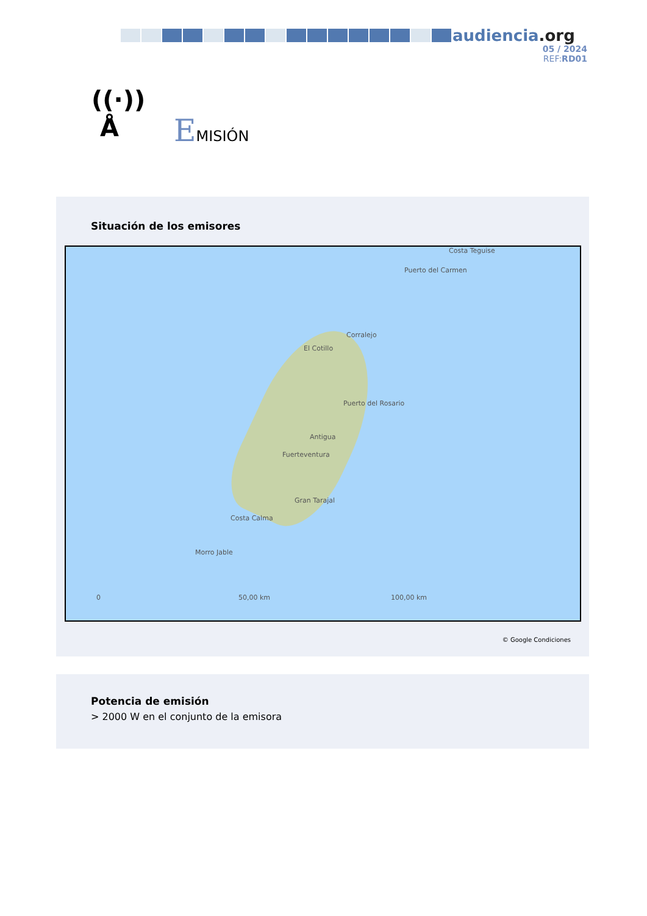audiencia.org
05 / 2024
REF:RD01
((·))
Å
EMISIÓN
Situación de los emisores
Costa Teguise
Puerto del Carmen
Corralejo
El Cotillo
Puerto del Rosario
Antigua
Fuerteventura
Gran Tarajal
Costa Calma
Morro Jable
0 50,00 km 100,00 km
© Google Condiciones
Potencia de emisión
> 2000 W en el conjunto de la emisora